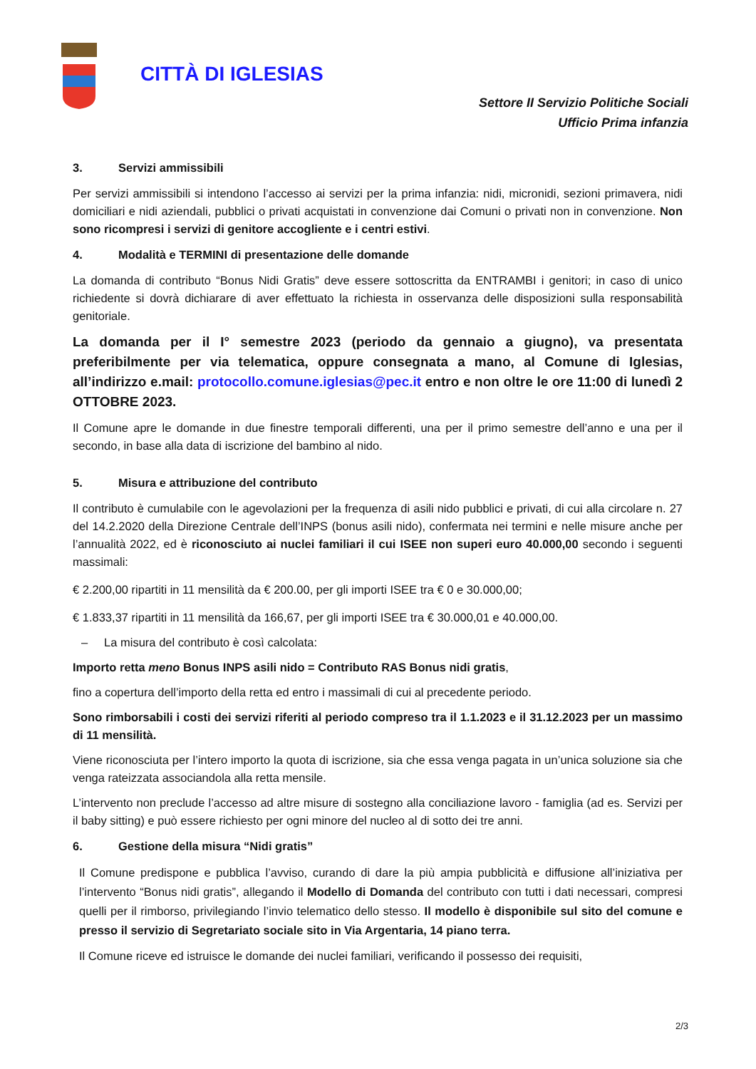CITTÀ DI IGLESIAS
Settore II Servizio Politiche Sociali
Ufficio Prima infanzia
3. Servizi ammissibili
Per servizi ammissibili si intendono l’accesso ai servizi per la prima infanzia: nidi, micronidi, sezioni primavera, nidi domiciliari e nidi aziendali, pubblici o privati acquistati in convenzione dai Comuni o privati non in convenzione. Non sono ricompresi i servizi di genitore accogliente e i centri estivi.
4. Modalità e TERMINI di presentazione delle domande
La domanda di contributo “Bonus Nidi Gratis” deve essere sottoscritta da ENTRAMBI i genitori; in caso di unico richiedente si dovrà dichiarare di aver effettuato la richiesta in osservanza delle disposizioni sulla responsabilità genitoriale.
La domanda per il I° semestre 2023 (periodo da gennaio a giugno), va presentata preferibilmente per via telematica, oppure consegnata a mano, al Comune di Iglesias, all’indirizzo e.mail: protocollo.comune.iglesias@pec.it entro e non oltre le ore 11:00 di lunedì 2 OTTOBRE 2023.
Il Comune apre le domande in due finestre temporali differenti, una per il primo semestre dell’anno e una per il secondo, in base alla data di iscrizione del bambino al nido.
5. Misura e attribuzione del contributo
Il contributo è cumulabile con le agevolazioni per la frequenza di asili nido pubblici e privati, di cui alla circolare n. 27 del 14.2.2020 della Direzione Centrale dell’INPS (bonus asili nido), confermata nei termini e nelle misure anche per l’annualità 2022, ed è riconosciuto ai nuclei familiari il cui ISEE non superi euro 40.000,00 secondo i seguenti massimali:
€ 2.200,00 ripartiti in 11 mensilità da € 200.00, per gli importi ISEE tra € 0 e 30.000,00;
€ 1.833,37 ripartiti in 11 mensilità da 166,67, per gli importi ISEE tra € 30.000,01 e 40.000,00.
– La misura del contributo è così calcolata:
Importo retta meno Bonus INPS asili nido = Contributo RAS Bonus nidi gratis,
fino a copertura dell’importo della retta ed entro i massimali di cui al precedente periodo.
Sono rimborsabili i costi dei servizi riferiti al periodo compreso tra il 1.1.2023 e il 31.12.2023 per un massimo di 11 mensilità.
Viene riconosciuta per l’intero importo la quota di iscrizione, sia che essa venga pagata in un’unica soluzione sia che venga rateizzata associandola alla retta mensile.
L’intervento non preclude l’accesso ad altre misure di sostegno alla conciliazione lavoro - famiglia (ad es. Servizi per il baby sitting) e può essere richiesto per ogni minore del nucleo al di sotto dei tre anni.
6. Gestione della misura “Nidi gratis”
Il Comune predispone e pubblica l’avviso, curando di dare la più ampia pubblicità e diffusione all’iniziativa per l’intervento “Bonus nidi gratis”, allegando il Modello di Domanda del contributo con tutti i dati necessari, compresi quelli per il rimborso, privilegiando l’invio telematico dello stesso. Il modello è disponibile sul sito del comune e presso il servizio di Segretariato sociale sito in Via Argentaria, 14 piano terra.
Il Comune riceve ed istruisce le domande dei nuclei familiari, verificando il possesso dei requisiti,
2/3